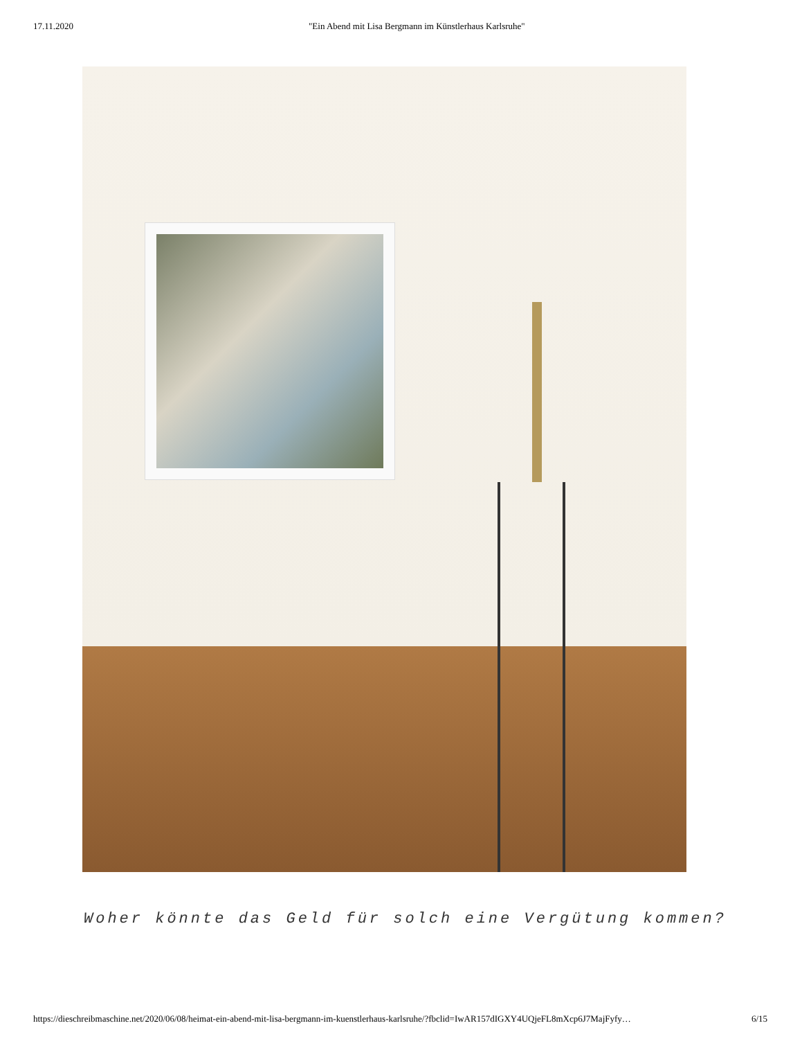17.11.2020 "Ein Abend mit Lisa Bergmann im Künstlerhaus Karlsruhe"
Woher könnte das Geld für solch eine Vergütung kommen?
https://dieschreibmaschine.net/2020/06/08/heimat-ein-abend-mit-lisa-bergmann-im-kuenstlerhaus-karlsruhe/?fbclid=IwAR157dIGXY4UQjeFL8mXcp6J7MajFyfy… 6/15